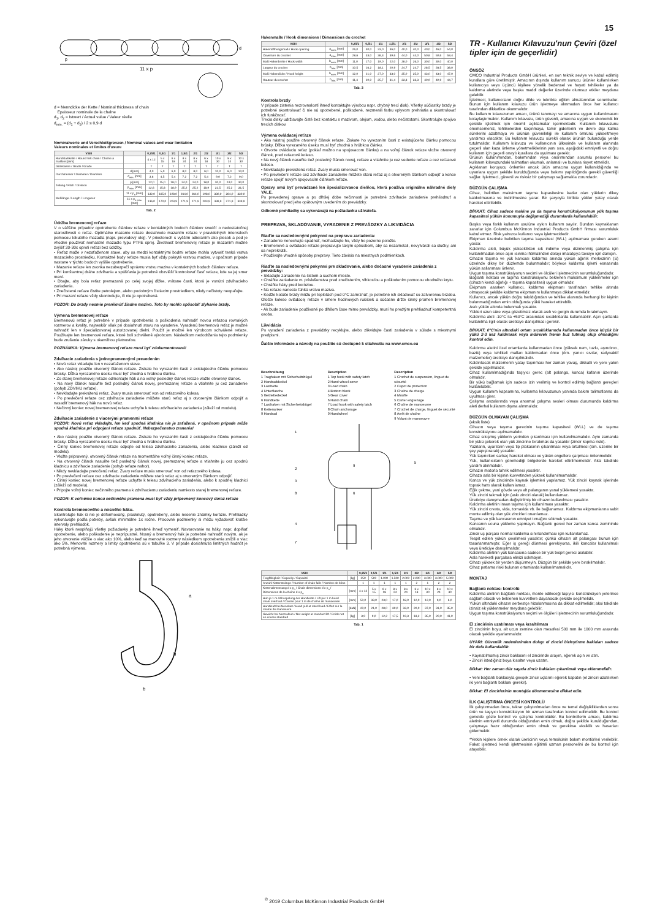15
11 x p
p
d
d = Nenndicke der Kette / Nominal thickness of chain
Epaisseur nominale de la chalne
d<sub>1</sub>, d<sub>2</sub> = Istwert / Actual value / Valeur réelle
d<sub>min.</sub> = (d<sub>1</sub> + d<sub>2</sub>) / 2 ≤ 0,9 d
Nominalwerte und Verschleißgrenzen / Nominal values and wear limitation
Valeurs nominales et limites d'usure
| VSIII | | 0,25/1 | 0,5/1 | 1/1 | 1,5/1 | 2/1 | 2/2 | 3/1 | 3/2 | 5/2 |
| --- | --- | --- | --- | --- | --- | --- | --- | --- | --- | --- |
| Rundstahlkette / Round link chain / Chaîne à maillons [mm] | | 4 x 12 | 5 x 15 | 6 x 18 | 8 x 24 | 8 x 24 | 6 x 18 | 10 x 30 | 8 x 24 | 10 x 30 |
| Güteklasse / Grade / Grade | | T | T | T | T | T | T | T | T | T |
| Durchmesser / Diameter / Diamètre | d [mm] | 4,0 | 5,0 | 6,0 | 8,0 | 8,0 | 6,0 | 10,0 | 8,0 | 10,0 |
| | d<sub>min.</sub> [mm] | 3,6 | 4,5 | 5,4 | 7,2 | 7,2 | 5,4 | 9,0 | 7,2 | 9,0 |
| Teilung / Pitch / Division | p [mm] | 12,0 | 15,0 | 18,0 | 24,0 | 24,0 | 18,0 | 30,0 | 24,0 | 30,0 |
| | p<sub>max.</sub> [mm] | 12,6 | 15,8 | 18,9 | 25,2 | 25,2 | 18,9 | 31,5 | 25,2 | 31,5 |
| Meßlänge / Length / Longueur | 11 x p<sub>n</sub> [mm] | 132,0 | 165,0 | 198,0 | 264,0 | 264,0 | 198,0 | 330,0 | 264,0 | 330,0 |
| | 11 x p<sub>n max.</sub> [mm] | 136,0 | 170,0 | 203,9 | 271,9 | 271,9 | 203,9 | 339,9 | 271,9 | 339,9 |
Tab. 2
Údržba bremenovej reťaze
V o väčšine prípadov opotrebenie článkov reťaze v kontaktných bodoch článkov svedčí o nedostatočnej starostlivosti o reťaz. Optimálne mazanie reťaze dosiahnete mazaním reťaze v pravidelných intervaloch pomocou tekutého mazadla (napr. prevodový olej). V priestoroch s vyšším odieraním ako piesok a pod je vhodné používať nemastné mazadlo typu PTFE sprej. Životnosť bremenovej reťaze je mazaním možné zvýšiť 20-30x oproti reťazi bez údržby.
• Reťaz maže v nezaťaženom stave, aby sa medzi kontaktnými bodmi reťaze mohla vytvoriť tenká vrstva mazacieho prostriedku. Kontaktné body reťaze musia byť vždy pokryté vrstvou maziva, v opačnom prípade nastane v týchto bodoch vyššie opotrebenie.
• Mazanie reťaze len zvonka nezabezpečí správnu vrstvu maziva v kontaktných bodoch článkov reťaze.
• Pri konštantnej dráhe zdvíhania a spúšťania je potrebné obzvlášť kontrolovať časť reťaze, kde sa jej smer mení.
• Dbajte, aby bola reťaz premazaná po celej svojej dĺžke, vrátane časti, ktorá je vonútri zdvíhacieho zariadenia.
• Znečistené reťaze čistite petrolejom, alebo podobným čistiacim prostriedkom, nikdy nečistoty neopaľujte.
• Pri mazaní reťaze vždy skontrolujte, či nie je opotrebená.
POZOR: Do brzdy nesmie preniknúť žiadne mazivo. Toto by mohlo spôsobiť zlyhanie brzdy.
Výmena bremenovej reťaze
Bremenovú reťaz je potrebné v prípade opotrebenia a poškodenia nahradiť novou reťazou rovnakých rozmerov a kvality, najneskôr však pri dosiahnutí stavu na vyradenie. Vyradenú bremenovú reťaz je možné nahradiť len v špecializovanej autorizovanej dielni. Použiť je možné len výrobcom schválené reťaze. Používajte len bremenové reťaze, ktoré boli schválené výrobcom. Následkom nedodržania tejto podmienky bude zrušenie záruky s okamžitou platnosťou.
POZNÁMKA: Výmena bremenovej reťaze musí byť zdokumentovaná!
Zdvíhacie zariadenia s jednopramennými prevedením
• Novú reťaz vkladajte len v nezaťaženom stave.
• Ako nástroj použite otvorený článok reťaze. Ziskate ho vyrezaním časti z existujúceho článku pomocou brúsky. Dĺžka vyrezaného úseku musí byť zhodná s hrúbkou článku.
• Zo starej bremenovej reťaze odmontujte hák a na voľný posledný článok reťaze vložte otvorený článok.
• Na nový článok nasuňte tiež posledný článok novej, premazanej reťaze a vtiahnite ju cez zariadenie (pohyb ZDVIHU reťaze).
• Nevkladajte prekrútenú reťaz. Zvary musia smerovať von od reťazového kolesa.
• Po prevlečení reťaze cez zdvíhacie zariadenie môžete starú reťaz aj s otvoreným článkom odpojiť a nasadiť bremenový hák na novú reťaz.
• Nečinný koniec novej bremenovej reťaze uchyťte k telesu zdvíhacieho zariadenia (záleží od modelu).
Zdvíhacie zariadenie s viacerými pramenmi reťaze
POZOR: Novú reťaz vkladajte, len keď spodná kladnica nie je zaťažená, v opačnom prípade môže spodná kladnica pri odpojení reťaze spadnúť. Nebezpečenstvo zranenia!
• Ako nástroj použite otvorený článok reťaze. Ziskate ho vyrezaním časti z existujúceho článku pomocou brúsky. Dĺžka vyrezaného úseku musí byť zhodná s hrúbkou článku.
• Činný koniec bremenovej reťaze odpojte od telesa zdvíhacieho zariadenia, alebo kladnice (záleží od modelu).
• Vložte pripravený, otvorený článok reťaze na momentálne voľný činný koniec reťaze.
• Na otvorený článok nasuňte tiež posledný článok novej, premazanej reťaze a vtiahnite ju cez spodnú kladnicu a zdvíhacie zariadenie (pohyb reťaze nahor).
• Nikdy nevkladajte pretočenú reťaz. Zvary reťaze musia smerovať von od reťazového kolesa.
• Po prevlečení reťaze cez zdvíhacie zariadenie môžete starú reťaz aj s otvoreným článkom odpojiť.
• Činný koniec novej bremenovej reťaze uchyťte k telesu zdvíhacieho zariadenia, alebo k spodnej kladnici (záleží od modelu).
• Pripojte voľný koniec nečinného pramena k zdvíhaciemu zariadeniu namiesto starej bremenovej reťaze.
POZOR: K voľnému koncu nečinného pramena musí byť vždy pripevnený koncový doraz reťaze
Kontrola bremenového a nosného háku.
Skontrolujte hák či nie je deformovaný, prasknutý, opotrebený, alebo nesenie známky korózie. Prehliadky vykonávajte podľa potreby, avšak minimálne 1x ročne. Pracovné podmienky si môžu vyžadovať kratšie intervaly prehliadok.
Háky ktoré nesplňajú všetky požiadavky je potrebné ihneď vymeniť. Navarovanie na háky, napr. doplňať opotrebenie, alebo poškodenie je neprípustné. Nosný a bremenový hák je potrebné nahradiť novým, ak je jeho otvorenie väčšie o viac ako 10%, alebo keď sa menovité rozmery následkom opotrebenia znížili o viac ako 5%. Menovité rozmery a limity opotrebenia sú v tabuľke 3. V prípade dosiahnutia limitných hodnôt je potrebná výmena.
a
h
b
Hakenmaße / Hook dimensions / Dimensions du crochet
| VSIII | | 0,25/1 | 0,5/1 | 1/1 | 1,5/1 | 2/1 | 2/2 | 3/1 | 3/2 | 5/2 |
| --- | --- | --- | --- | --- | --- | --- | --- | --- | --- | --- |
| Hakenöffnungsmaß / Hook opening | a<sub>nom.</sub> [mm] | 26,0 | 30,0 | 33,0 | 36,0 | 40,0 | 40,0 | 40,0 | 46,0 | 54,0 |
| Ouverture du crochet | a<sub>max.</sub> [mm] | 28,6 | 33,0 | 36,3 | 39,6 | 44,0 | 44,0 | 50,6 | 50,6 | 59,4 |
| Maß Hakenbrelte / Hook width | b<sub>nom.</sub> [mm] | 11,0 | 17,0 | 19,0 | 22,0 | 26,0 | 26,0 | 30,0 | 30,0 | 40,0 |
| Largeur du crochet | b<sub>min.</sub> [mm] | 10,5 | 16,2 | 18,1 | 20,9 | 24,7 | 24,7 | 28,5 | 28,5 | 38,0 |
| Maß Hakendicke / Hook height | h<sub>nom.</sub> [mm] | 12,0 | 21,0 | 27,0 | 33,0 | 35,0 | 35,0 | 43,0 | 43,0 | 47,0 |
| Hauteur du crochet | h<sub>min.</sub> [mm] | 11,4 | 20,0 | 25,7 | 31,4 | 33,3 | 33,3 | 40,9 | 40,9 | 44,7 |
Tab. 3
Kontrola brzdy
V prípade zistenia nezrovnalostí ihneď kontaktujte výrobcu napr. chybný trecí disk). Všetky súčiastky brzdy je potrebné skontrolovať či nie sú opotrebené, poškodené, nezmenili farbu vplyvom prehriatia a skontrolovať ich funkčnosť.
Trecia disky udržiavajte čisté bez kontaktu s mazivom, olejom, vodou, alebo nečistotami. Skontrolujte spojivo trecích diskov.
Výmena ovládacej reťaze
• Ako nástroj použite otvorený článok reťaze. Ziskate ho vyrezaním časti z existujúceho článku pomocou brúsky. Dĺžka vyrezaného úseku musí byť zhodná s hrúbkou článku.
• Otvorte ovládaciu reťaz (pokiaľ možno na spojovacom článku) a na voľný článok reťaze vložte otvorený článok, pred reťazové koleso.
• Na nový článok nasuňte tiež posledný článok novej, reťaze a vtiahnite ju cez vedenie reťaze a cez reťazové koleso.
• Nevkladajte prekrútenú reťaz. Zvary musia smerovať von.
• Po prevlečení reťaze cez zdvíhacie zariadenie môžete starú reťaz aj s otvoreným článkom odpojiť a konce reťaze spojiť novým spojovacím článkom reťaze.
Opravy smú byť prevádzané len špecializovanou dielňou, ktorá používa originálne náhradné diely YALE.
Po prevedenej oprave a po dlhšej dobe nečinnosti je potrebné zdvíhacie zariadenie prehliadnuť a skontrolovať pred jeho opätovným uvedením do prevádzky.
Odborné prehliadky sa vykonávajú na požiadavku užívateľa.
PREPRAVA, SKLADOVANIE, VYRADENIE Z PREVÁDZKY A LIKVIDÁCIA
Riaďte sa nasledovnými pokynmi na prepravu zariadenia:
• Zariadenie nenechajte spadnúť, nezhadzujte ho, vždy ho pozorne položte.
• Bremenové a ovládacie reťaze prepravujte takým spôsobom, aby sa nezamotali, nevytvárali sa slučky, ani sa neprekrútili.
• Používajte vhodné spôsoby prepravy. Tieto závisia na miestnych podmienkach.
Riaďte sa nasledovnými pokynmi pre skladovanie, alebo dočasné vyradenie zariadenia z prevádzky:
• Skladujte zariadenie na čistom a suchom mieste.
• Chráňte zariadenie vr. príslušenstva pred znečistením, vlhkosťou a poškodením pomocou vhodného krytu.
• Chráňte háky pred koróziou.
• Na reťaze naneste ľahkú vrstvu maziva.
• Keďže kotúče brzdy môžu pri teplotách pod 0°C zamrznúť, je potrebné ich skladovať so zatvorenou brzdou. Otočte koleso ovládacej reťaze v smere hodinových ručičiek a súčasne držte činný pramen bremenovej reťaze.
• Ak bude zariadenie používané po dlhšom čase mimo prevádzky, musí ho predtým prehliadnuť kompetentná osoba.
Likvidácia
Po vyradení zariadenia z prevádzky recyklujte, alebo zlikvidujte časti zariadenia v súlade s miestnymi predpismi.
Ďalšie informácie a návody na použitie sú dostupné k stiahnutiu na www.cmco.eu
Beschreibung
1 Traghaken mit Sicherheitsbügel
2 Handraddeckel
3 Lasthette
4 Unterflasche
5 Getriebedeckel
6 Handkette
7 Lasthaken mit Sicherheitsbügel
8 Kettenanker
9 Handrad
Description
1 Top hook with safety latch
2 Hand wheel cover
3 Load chain
4 Bottom block
5 Gear cover
6 Hand chain
7 Load hook with safety latch
8 Chain anchorage
9 Handwheel
Description
1 Crochet de suspension, linguet de sécurité
2 Capot de protection
3 Chaîne de charge
4 Moufle
5 Carter engrenage
6 Chaîne de manoeuvre
7 Crochet de charge, linguet de sécurité
8 Arrêt de chaîne
9 Volant de manoeuvre
1
2
3
8
4
7
5
9
6
| VSIII | | 0,25/1 | 0,5/1 | 1/1 | 1,5/1 | 2/1 | 2/2 | 3/1 | 3/2 | 5/2 |
| --- | --- | --- | --- | --- | --- | --- | --- | --- | --- | --- |
| Tragfähigkeit / Capacity / Capacité | [kg] | 250 | 500 | 1.000 | 1.500 | 2.000 | 2.000 | 3.000 | 3.000 | 5.000 |
| Anzahl Kettenstränge / Number of chain falls / Nombre de brins | | 1 | 1 | 1 | 1 | 1 | 2 | 1 | 2 | 2 |
| Kettenabmessung d x p<sub>n</sub> / Chain dimensions d x p<sub>n</sub> / Dimensions de la chaîne d x p<sub>n</sub> | [mm] | 4 x 12 | 5 x 15 | 6 x 18 | 8 x 24 | 8 x 24 | 6 x 18 | 10 x 30 | 8 x 24 | 10 x 30 |
| Hub je 1 m Abhaspelung der Handkette / Lift per 1 m hand chain overhaul / Course pour 1 m de chaîne de manoeuvre | [mm] | 50,0 | 33,0 | 23,0 | 17,0 | 18,0 | 12,0 | 12,0 | 9,0 | 6,0 |
| Handkraft bei Nennlast / Hand pull at rated load / Effort sur la chaîne de manoeuvre | [daN] | 20,0 | 21,0 | 28,0 | 30,0 | 33,0 | 29,0 | 37,0 | 31,0 | 35,0 |
| Gewicht bei Normalhub / Net weight at standard lift / Poids net en course standard | [kg] | 3,9 | 9,0 | 12,2 | 17,5 | 19,3 | 18,2 | 35,0 | 29,0 | 41,0 |
Tab. 1
TR - Kullanıcı Kılavuzu'nun Çeviri (özel tipler için de geçerlidir)
ÖNSÖZ
CMCO Industrial Products GmbH ürünleri, en son teknik seviye ve kabul edilmiş kurallara göre üretilmiştir. Amacının dışında kullanım sonucu ürünler kullanılırken kullanıcıya veya üçüncü kişilere yönelik bedensel ve hayati tehlikeler ya da kaldırma aletinde veya başka maddi değerler üzerinde olumsuz etkiler meydana gelebilir.
İşletmeci, kullanıcıların doğru dilde ve teknikte eğitim almalarından sorumludur. Bunun için kullanım kılavuzu ürün işletmeye alınmadan önce her kullanıcı tarafından dikkatlice okunmalıdır.
Bu kullanım kılavuzunun amacı, ürünü tanımayı ve amacına uygun kullanılmasını kolaylaştırmaktır. Kullanım kılavuzu, ürün güvenli, amacına uygun ve ekonomik bir şekilde işletmek için önemli açıklamalar içermektedir. Kullanım kılavuzunu önemsemeniz, tehlikelerden kaçınmaya, tamir giderlerini ve devre dışı kalma sürelerini azaltmaya ve ürünün güvenilirliği ile kullanım ömrünü yükseltmeye yardımcı olacaktır. Bu kullanım kılavuzu sürekli olarak ürünün bulunduğu yerde tutulmalıdır. Kullanım kılavuzu ve kullanıcının ülkesinde ve kullanım alanında geçerli olan kaza önleme yönetmeliklerinin yanı sıra, aşağıdaki emniyetli ve doğru kullanım için geçerli onaylı kurallara da uyulması gerekir.
Ürünün kullanımından, bakımından veya onarımından sorumlu personel bu kullanım kılavuzundaki talimatları okumalı, anlamalı ve bunlara riayet etmelidir.
Açıklanan koruyucu önlemler ancak ürün amacına uygun kullanıldığında ve uyarılara uygun şekilde kurulduğunda veya bakımı yapıldığında gerekli güvenliği sağlar. İşletmeci, güvenli ve risksiz bir çalışmayı sağlamakla zorundadır.
DÜZGÜN ÇALIŞMA
Cihaz, belirtilen maksimum taşıma kapasitesine kadar olan yüklerin dikey kaldırılmasına ve indirilmesine yarar. Bir şaryoyla birlikte yükler yatay olarak hareket ettirilebilir.
DİKKAT: Cihaz sadece makine ya da taşıma konstrüksiyonunun yük taşıma kapasitesi yükün konumuyla değişmediği durumlarda kullanılabilir.
Başka veya farklı kullanım usulüne aykırı kullanım sayılır. Bundan kaynaklanan zararlar için Columbus McKinnon Industrial Products GmbH firması sorumluluk kabul etmez. Risk yalnızca kullanıcı veya işletmecidedir.
Ekipman üzerinde belirtilen taşıma kapasitesi (WLL) aşılmaması gereken azami yüktür.
Kaldırma aleti, büyük yükseklikten sık indirme veya dizinlenmiş çalışma için kullanılmadan önce aşırı ısınma ihtimalinden dolayı imalatçıya tavsiye için danışın.
Cihazın taşıma ve yük kancası kaldırma anında yükün ağırlık merkezinin (S) üzerinde dikey bir düzlemde bulunmalıdır; böylece kaldırma işlemi esnasında yükün sallanması önlenir.
Uvgun taşıma konstrüksiyonun secimi ve ölcüleri işletmecinin sorumluluğundadır.
Bağlantı noktası ve taşıma konstrüksiyonu beklenen maksimum yüklenmeler için (cihazın kendi ağırlığı + taşıma kapasitesi) uygun olmalıdır.
Ekipmanı asarken kullanıcı, kaldırma ekipmanı tarafından tehlike altında olmayacak şekilde kaldırma ekipmanını kullanmaya dikkat etmelidir.
Kullanıcı, ancak yükün doğru takıldığından ve tehlike alanında herhangi bir kişinin bulunmadığından emin olduğunda yükü hareket ettirebilir.
Asılı yükün altında bulunmak yasaktır.
Yükleri uzun süre veya gözetimsiz olarak asılı ve gergin durumda bırakmayın.
Kaldırma aleti -10°C ila +50°C arasındaki sıcaklıklarda kullanılabilir. Aşırı şartlarda kullanılma ilgili olarak üreticiye danışılması gerekir.
DİKKAT: 0°C'nin altındaki ortam sıcaklıklarında kullanmadan önce küçük bir yükü 2-3 kez kaldırarak veya indirerek frenin buz tutmuş olup olmadığını kontrol edin.
Kaldırma aletini özel ortamlarda kullanmadan önce (yüksek nem, tuzlu, aşındırıcı, bazik) veya tehlikeli malları kaldırmadan önce (örn. yanıcı sıvılar, radyoaktif malzemeler) üreticiye danışılmalıdır.
Kaldırılacak malzemenin yatay taşınması her zaman yavaş, dikkatli ve yere yakın şekilde yapılmalıdır.
Cihaz kullanılmadığında taşıyıcı gerec (alt palanga, kanca) kafanın üzerinde olmalıdır.
Bir yükü bağlamak için sadece izin verilmiş ve kontrol edilmiş bağlantı gereçleri kullanılabilir.
Uygun kullanım kapsamına, kullanma kılavuzunun yanında bakım talimatlanna da uyulması girer.
Çalışma arızalarında veya anormal çalışma sesleri olması durumunda kaldırma aleti derhal kullanım dışına alınmalıdır.
DÜZGÜN OLMAYAN ÇALIŞMA
(eksik liste)
Cihazın veya taşıma gerecinin taşıma kapasitesi (WLL) ve de taşıma konstrüksiyonu aşılmamalıdır.
Cihaz sıkışmış yüklerin yerinden çıkarılması için kullanılmamalıdır. Aynı zamanda bir yükü çekerek olan yük zincirine bırakmak da yasaktır (zincir kopma riski).
Yazıların, uyarıların veya tip plakasının çıkarılması veya örtülmesi (örn. üzerine bir şey yapıştırarak) yasaktır.
Yük taşınırken sarkaç hareket olması ve yükün engellere çarpması önlenmelidir.
Yük, kullanıcıların göremediği bölgelerde hareket ettirilmemelidir. Aksi takdirde yardım alınmalıdır.
Cihazın motorla tahrik edilmesi yasaktır.
Cihaza asla bir kişinin kuvvetinden yüksek kullanılmamalıdır.
Kanca ve yük zincirinde kaynak işlemleri yapılamaz. Yük zinciri kaynak işlerinde toprak hattı olarak kullanılamaz.
Eğik çekme, yani gövde veya alt palanganın yanal yüklemesi yasaktır.
Yük zinciri takmak için (askı zinciri olarak) kullanılamaz.
Üreticiye danışmadan değiştirilmiş bir cihazın kullanılması yasaktır.
Kaldırma aletinin insan taşıma için kullanılması yasaktır.
Yük zinciri cıvata, vida, tornavida vb. ile bağlanamaz. Kaldırma ekipmanlarına sabit monte edilmiş olan yük zincirleri onarılamaz.
Taşıma ve yük kancasının emniyet tırnağını sökmek yasaktır.
Kancanın ucuna yükleme yapmayın. Bağlantı gereci her zaman kanca zemininde olmalıdır.
Zincir uç parçası normal kaldırma sınırlandırması için kullanılamaz.
Tespit edilen yükün çevrilmesi yasaktır; çünkü cihazın alt palangası bunun için tasarlanmamıştır. Eğer iş gereği dönmesi gerekiyorsa, ikili kancalar kullanılmalı veya üreticiye danışılmalıdır.
Kaldırma aletinin yük kancasına sadece bir yük tespit gereci asılabilir.
Asla hareketli parçalara elinizi sokmayın.
Cihazı yüksek bir yerden düşürmeyin. Düzgün bir şekilde yere bırakılmalıdır.
Cihaz patlama riski bulunan ortamlarda kullanılmamalıdır.
MONTAJ
Bağlantı noktası kontrolü
Kaldırma aletinin bağlantı noktası, monte edileceği taşıyıcı konstrüksiyon yeterince sağlam olacak ve beklenen kuvvetlere dayanacak şekilde seçilmelidir.
Yükün altındaki cihazın serbestçe hizalanmasına da dikkat edilmelidir; aksi takdirde izinsiz ek yüklenmeler meydana gelebilir.
Uygun taşıma konstrüksiyonun seçimi ve ölçüleri işletmecinin sorumluluğundadır.
El zincirinin uzatılması veya kısaltılması
El zincirinin boyu, alt ucun zemine olan mesafesi 500 mm ile 1000 mm arasında olacak şekilde ayarlanmalıdır.
UYARI: Güvenlik nedenlerinden dolayı el zinciri birleştirme baklaları sadece bir defa kullanılabilir.
• Kaynatılmamış zincir baklasını el zincirinde arayın, eğerek açın ve atın.
• Zinciri istediğiniz boya kısaltın veya uzatın.
Dikkat: Her zaman düz sayıda zincir baklaları çıkarılmalı veya eklenmelidir.
• Yeni bağlantı baklasıyla gevşek zincir uçlarını eğerek kapatın (el zinciri uzatılırken iki yeni bağlantı baklanı gerekir).
Dikkat: El zincirlerinin montajda dönmemesine dikkat edin.
İLK ÇALIŞTIRMA ÖNCESİ KONTROLÜ
İlk çalıştırmadan önce, tekrar çalıştırılmadan önce ve temel değişikliklerden sonra ürün ve taşıyıcı konstrüksiyon bir uzman tarafından kontrol edilmelidir. Bu kontrol genelde gözle kontrol ve çalışma kontrolüdür. Bu kontrollerin amacı, kaldırma aletinin emniyetli durumda olduğundan emin olmak, doğru şekilde kurulduğundan, çalışmaya hazır olduğundan emin olmak ve gerekirse eksiklik ve hasarları gidermektir.
*Yetkin kişilere örnek olarak üreticinin veya temsilcinin bakım montörleri verilebilir. Fakat işletmeci kendi işletmesinin eğitimli uzman personelini de bu kontrol için atayabilir.
<sup>©</sup> 2019 Columbus McKinnon Industrial Products GmbH